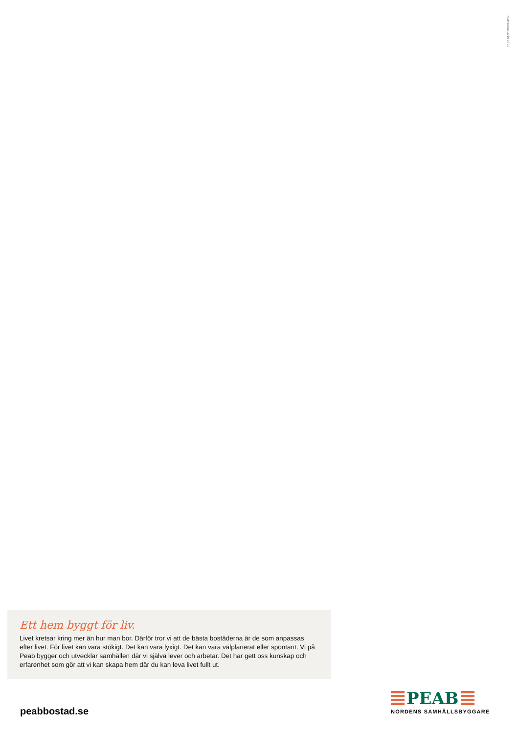Peab Bostad 2018-09-17
Ett hem byggt för liv.
Livet kretsar kring mer än hur man bor. Därför tror vi att de bästa bostäderna är de som anpassas efter livet. För livet kan vara stökigt. Det kan vara lyxigt. Det kan vara välplanerat eller spontant. Vi på Peab bygger och utvecklar samhällen där vi själva lever och arbetar. Det har gett oss kunskap och erfarenhet som gör att vi kan skapa hem där du kan leva livet fullt ut.
peabbostad.se
PEAB
NORDENS SAMHÄLLSBYGGARE